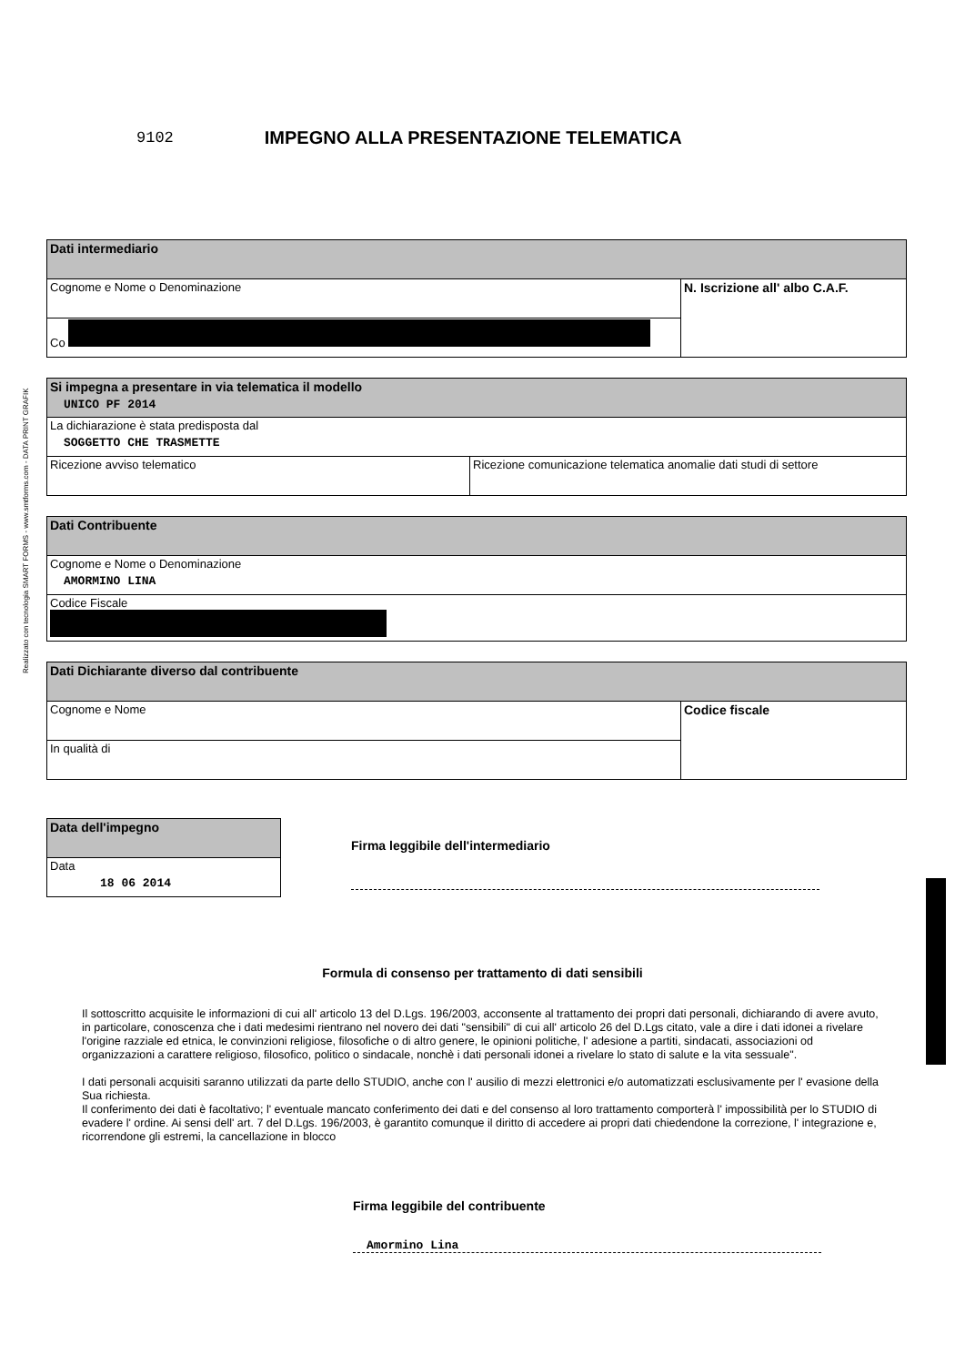Realizzato con tecnologia SMART FORMS - www.smtforms.com - DATA PRINT GRAFIK
9102
IMPEGNO ALLA PRESENTAZIONE TELEMATICA
| Dati intermediario | |
| Cognome e Nome o Denominazione | N. Iscrizione all' albo C.A.F. |
| Co | |
| Si impegna a presentare in via telematica il modello UNICO PF 2014 | |
| La dichiarazione è stata predisposta dal SOGGETTO CHE TRASMETTE | |
| Ricezione avviso telematico | Ricezione comunicazione telematica anomalie dati studi di settore |
| Dati Contribuente |
| Cognome e Nome o Denominazione AMORMINO LINA |
| Codice Fiscale |
| Dati Dichiarante diverso dal contribuente | |
| Cognome e Nome | Codice fiscale |
| In qualità di | |
| Data dell'impegno |
| Data 18 06 2014 |
Firma leggibile dell'intermediario
Formula di consenso per trattamento di dati sensibili
Il sottoscritto acquisite le informazioni di cui all' articolo 13 del D.Lgs. 196/2003, acconsente al trattamento dei propri dati personali, dichiarando di avere avuto, in particolare, conoscenza che i dati medesimi rientrano nel novero dei dati "sensibili" di cui all' articolo 26 del D.Lgs citato, vale a dire i dati idonei a rivelare l'origine razziale ed etnica, le convinzioni religiose, filosofiche o di altro genere, le opinioni politiche, l' adesione a partiti, sindacati, associazioni od organizzazioni a carattere religioso, filosofico, politico o sindacale, nonchè i dati personali idonei a rivelare lo stato di salute e la vita sessuale".
I dati personali acquisiti saranno utilizzati da parte dello STUDIO, anche con l' ausilio di mezzi elettronici e/o automatizzati esclusivamente per l' evasione della Sua richiesta.
Il conferimento dei dati è facoltativo; l' eventuale mancato conferimento dei dati e del consenso al loro trattamento comporterà l' impossibilità per lo STUDIO di evadere l' ordine. Ai sensi dell' art. 7 del D.Lgs. 196/2003, è garantito comunque il diritto di accedere ai propri dati chiedendone la correzione, l' integrazione e, ricorrendone gli estremi, la cancellazione in blocco
Firma leggibile del contribuente
Amormino Lina